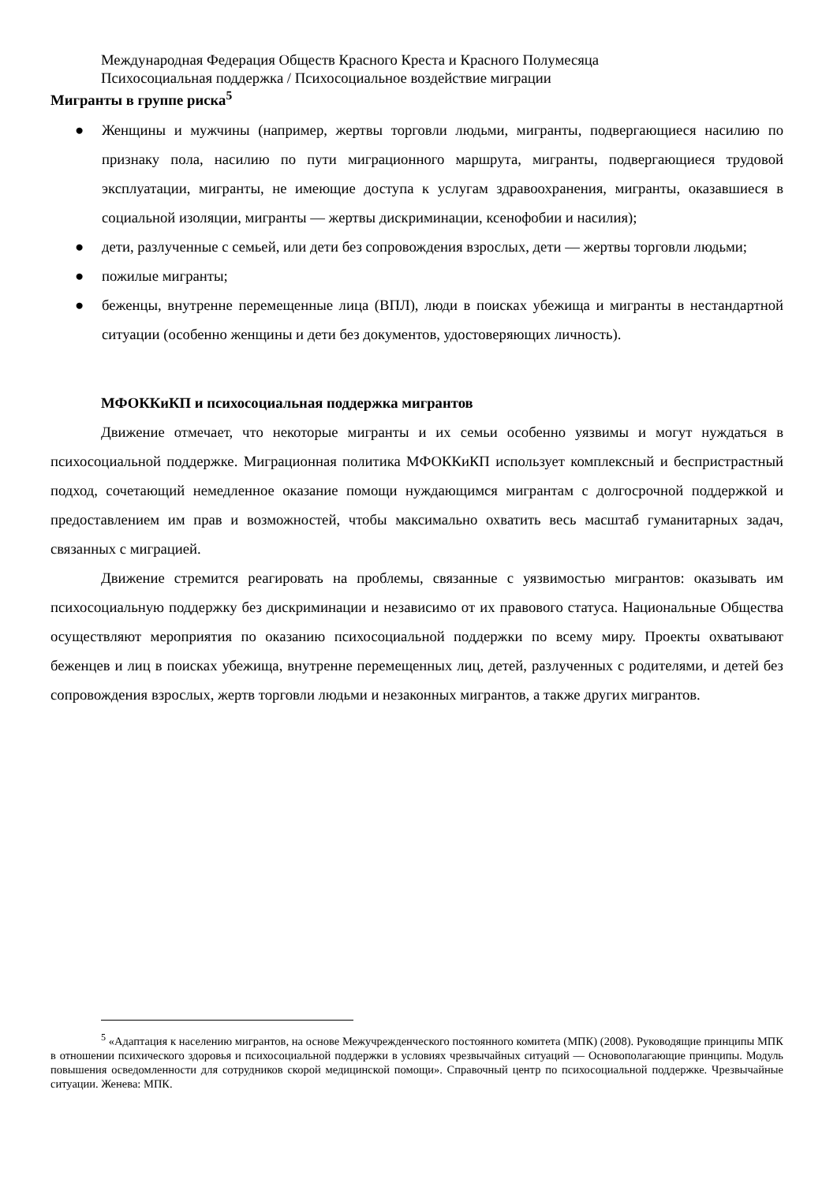Международная Федерация Обществ Красного Креста и Красного Полумесяца
Психосоциальная поддержка / Психосоциальное воздействие миграции
Мигранты в группе риска<sup>5</sup>
● Женщины и мужчины (например, жертвы торговли людьми, мигранты, подвергающиеся насилию по признаку пола, насилию по пути миграционного маршрута, мигранты, подвергающиеся трудовой эксплуатации, мигранты, не имеющие доступа к услугам здравоохранения, мигранты, оказавшиеся в социальной изоляции, мигранты — жертвы дискриминации, ксенофобии и насилия);
● дети, разлученные с семьей, или дети без сопровождения взрослых, дети — жертвы торговли людьми;
● пожилые мигранты;
● беженцы, внутренне перемещенные лица (ВПЛ), люди в поисках убежища и мигранты в нестандартной ситуации (особенно женщины и дети без документов, удостоверяющих личность).
МФОККиКП и психосоциальная поддержка мигрантов
Движение отмечает, что некоторые мигранты и их семьи особенно уязвимы и могут нуждаться в психосоциальной поддержке. Миграционная политика МФОККиКП использует комплексный и беспристрастный подход, сочетающий немедленное оказание помощи нуждающимся мигрантам с долгосрочной поддержкой и предоставлением им прав и возможностей, чтобы максимально охватить весь масштаб гуманитарных задач, связанных с миграцией.
Движение стремится реагировать на проблемы, связанные с уязвимостью мигрантов: оказывать им психосоциальную поддержку без дискриминации и независимо от их правового статуса. Национальные Общества осуществляют мероприятия по оказанию психосоциальной поддержки по всему миру. Проекты охватывают беженцев и лиц в поисках убежища, внутренне перемещенных лиц, детей, разлученных с родителями, и детей без сопровождения взрослых, жертв торговли людьми и незаконных мигрантов, а также других мигрантов.
<sup>5</sup> «Адаптация к населению мигрантов, на основе Межучрежденческого постоянного комитета (МПК) (2008). Руководящие принципы МПК в отношении психического здоровья и психосоциальной поддержки в условиях чрезвычайных ситуаций — Основополагающие принципы. Модуль повышения осведомленности для сотрудников скорой медицинской помощи». Справочный центр по психосоциальной поддержке. Чрезвычайные ситуации. Женева: МПК.